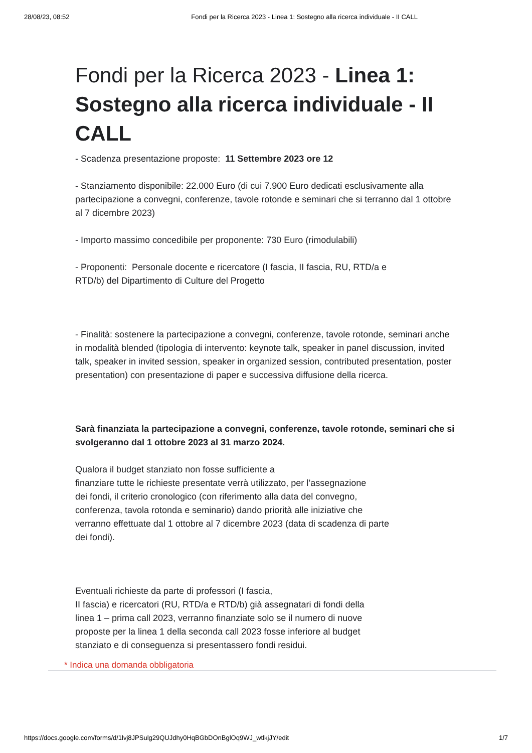28/08/23, 08:52 Fondi per la Ricerca 2023 - Linea 1: Sostegno alla ricerca individuale - II CALL
Fondi per la Ricerca 2023 - Linea 1: Sostegno alla ricerca individuale - II CALL
- Scadenza presentazione proposte: 11 Settembre 2023 ore 12
- Stanziamento disponibile: 22.000 Euro (di cui 7.900 Euro dedicati esclusivamente alla partecipazione a convegni, conferenze, tavole rotonde e seminari che si terranno dal 1 ottobre al 7 dicembre 2023)
- Importo massimo concedibile per proponente: 730 Euro (rimodulabili)
- Proponenti: Personale docente e ricercatore (I fascia, II fascia, RU, RTD/a e
RTD/b) del Dipartimento di Culture del Progetto
- Finalità: sostenere la partecipazione a convegni, conferenze, tavole rotonde, seminari anche in modalità blended (tipologia di intervento: keynote talk, speaker in panel discussion, invited talk, speaker in invited session, speaker in organized session, contributed presentation, poster presentation) con presentazione di paper e successiva diffusione della ricerca.
Sarà finanziata la partecipazione a convegni, conferenze, tavole rotonde, seminari che si
svolgeranno dal 1 ottobre 2023 al 31 marzo 2024.
Qualora il budget stanziato non fosse sufficiente a
finanziare tutte le richieste presentate verrà utilizzato, per l’assegnazione
dei fondi, il criterio cronologico (con riferimento alla data del convegno,
conferenza, tavola rotonda e seminario) dando priorità alle iniziative che
verranno effettuate dal 1 ottobre al 7 dicembre 2023 (data di scadenza di parte
dei fondi).
Eventuali richieste da parte di professori (I fascia,
II fascia) e ricercatori (RU, RTD/a e RTD/b) già assegnatari di fondi della
linea 1 – prima call 2023, verranno finanziate solo se il numero di nuove
proposte per la linea 1 della seconda call 2023 fosse inferiore al budget
stanziato e di conseguenza si presentassero fondi residui.
* Indica una domanda obbligatoria
https://docs.google.com/forms/d/1lvj8JPSulg29QUJdhy0HqBGbDOnBglOq9WJ_wtlkjJY/edit 1/7